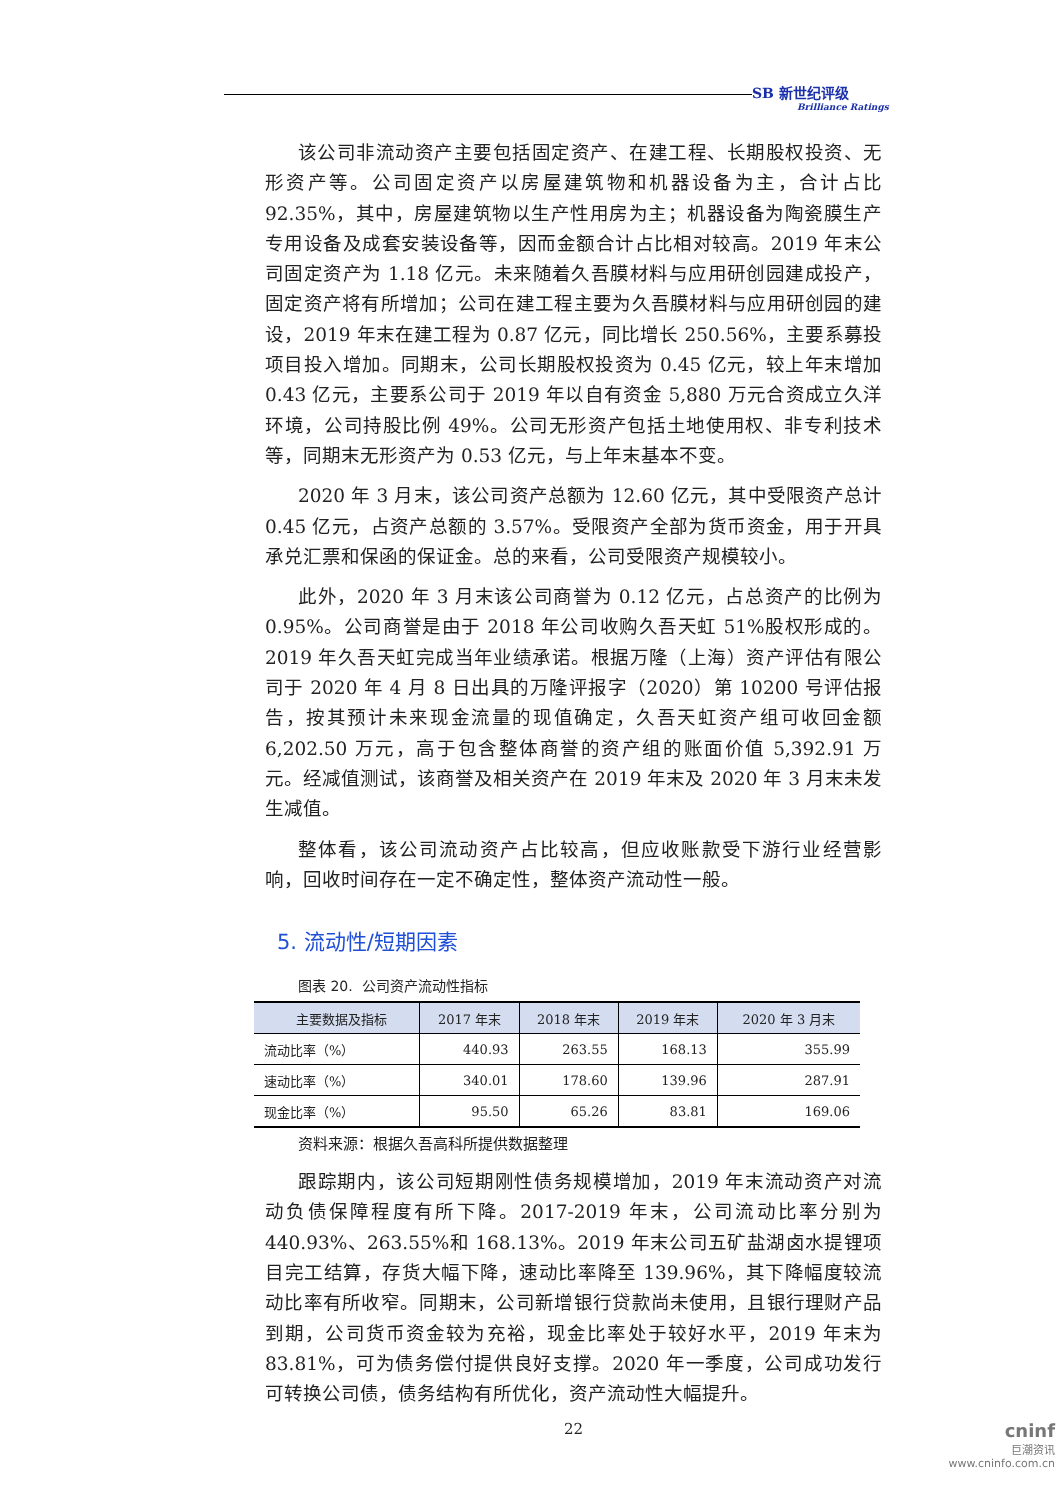SB 新世纪评级
Brilliance Ratings
该公司非流动资产主要包括固定资产、在建工程、长期股权投资、无形资产等。公司固定资产以房屋建筑物和机器设备为主，合计占比 92.35%，其中，房屋建筑物以生产性用房为主；机器设备为陶瓷膜生产专用设备及成套安装设备等，因而金额合计占比相对较高。2019 年末公司固定资产为 1.18 亿元。未来随着久吾膜材料与应用研创园建成投产，固定资产将有所增加；公司在建工程主要为久吾膜材料与应用研创园的建设，2019 年末在建工程为 0.87 亿元，同比增长 250.56%，主要系募投项目投入增加。同期末，公司长期股权投资为 0.45 亿元，较上年末增加 0.43 亿元，主要系公司于 2019 年以自有资金 5,880 万元合资成立久洋环境，公司持股比例 49%。公司无形资产包括土地使用权、非专利技术等，同期末无形资产为 0.53 亿元，与上年末基本不变。
2020 年 3 月末，该公司资产总额为 12.60 亿元，其中受限资产总计 0.45 亿元，占资产总额的 3.57%。受限资产全部为货币资金，用于开具承兑汇票和保函的保证金。总的来看，公司受限资产规模较小。
此外，2020 年 3 月末该公司商誉为 0.12 亿元，占总资产的比例为 0.95%。公司商誉是由于 2018 年公司收购久吾天虹 51%股权形成的。2019 年久吾天虹完成当年业绩承诺。根据万隆（上海）资产评估有限公司于 2020 年 4 月 8 日出具的万隆评报字（2020）第 10200 号评估报告，按其预计未来现金流量的现值确定，久吾天虹资产组可收回金额 6,202.50 万元，高于包含整体商誉的资产组的账面价值 5,392.91 万元。经减值测试，该商誉及相关资产在 2019 年末及 2020 年 3 月末未发生减值。
整体看，该公司流动资产占比较高，但应收账款受下游行业经营影响，回收时间存在一定不确定性，整体资产流动性一般。
5. 流动性/短期因素
图表 20. 公司资产流动性指标
| 主要数据及指标 | 2017 年末 | 2018 年末 | 2019 年末 | 2020 年 3 月末 |
| --- | --- | --- | --- | --- |
| 流动比率（%） | 440.93 | 263.55 | 168.13 | 355.99 |
| 速动比率（%） | 340.01 | 178.60 | 139.96 | 287.91 |
| 现金比率（%） | 95.50 | 65.26 | 83.81 | 169.06 |
资料来源：根据久吾高科所提供数据整理
跟踪期内，该公司短期刚性债务规模增加，2019 年末流动资产对流动负债保障程度有所下降。2017-2019 年末，公司流动比率分别为 440.93%、263.55%和 168.13%。2019 年末公司五矿盐湖卤水提锂项目完工结算，存货大幅下降，速动比率降至 139.96%，其下降幅度较流动比率有所收窄。同期末，公司新增银行贷款尚未使用，且银行理财产品到期，公司货币资金较为充裕，现金比率处于较好水平，2019 年末为 83.81%，可为债务偿付提供良好支撑。2020 年一季度，公司成功发行可转换公司债，债务结构有所优化，资产流动性大幅提升。
22
cninf
巨潮资讯
www.cninfo.com.cn